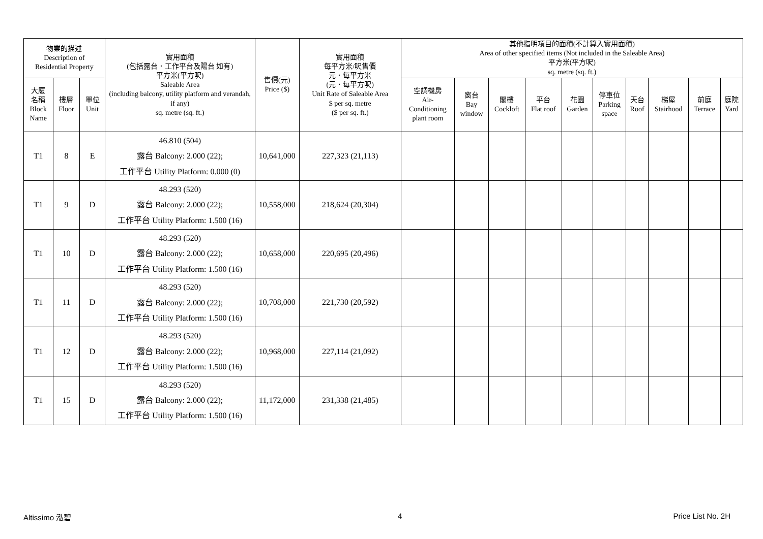| 物業的描述 Description of Residential Property | | | 實用面積 (包括露台．工作平台及陽台 如有) 平方米(平方呎) Saleable Area (including balcony, utility platform and verandah, if any) sq. metre (sq. ft.) | 售價(元) Price ($) | 實用面積 每平方米/呎售價 元．每平方米 (元．每平方呎) Unit Rate of Saleable Area $ per sq. metre ($ per sq. ft.) | 其他指明項目的面積(不計算入實用面積) Area of other specified items (Not included in the Saleable Area) 平方米(平方呎) sq. metre (sq. ft.) | | | | | | | | | |
| --- | --- | --- | --- | --- | --- | --- | --- | --- | --- | --- | --- | --- | --- | --- | --- |
| 大廈 名稱 Block Name | 樓層 Floor | 單位 Unit | | | | 空調機房 Air- Conditioning plant room | 窗台 Bay window | 閣樓 Cockloft | 平台 Flat roof | 花園 Garden | 停車位 Parking space | 天台 Roof | 梯屋 Stairhood | 前庭 Terrace | 庭院 Yard |
| T1 | 8 | E | 46.810 (504) 露台 Balcony: 2.000 (22); 工作平台 Utility Platform: 0.000 (0) | 10,641,000 | 227,323 (21,113) | | | | | | | | | | |
| T1 | 9 | D | 48.293 (520) 露台 Balcony: 2.000 (22); 工作平台 Utility Platform: 1.500 (16) | 10,558,000 | 218,624 (20,304) | | | | | | | | | | |
| T1 | 10 | D | 48.293 (520) 露台 Balcony: 2.000 (22); 工作平台 Utility Platform: 1.500 (16) | 10,658,000 | 220,695 (20,496) | | | | | | | | | | |
| T1 | 11 | D | 48.293 (520) 露台 Balcony: 2.000 (22); 工作平台 Utility Platform: 1.500 (16) | 10,708,000 | 221,730 (20,592) | | | | | | | | | | |
| T1 | 12 | D | 48.293 (520) 露台 Balcony: 2.000 (22); 工作平台 Utility Platform: 1.500 (16) | 10,968,000 | 227,114 (21,092) | | | | | | | | | | |
| T1 | 15 | D | 48.293 (520) 露台 Balcony: 2.000 (22); 工作平台 Utility Platform: 1.500 (16) | 11,172,000 | 231,338 (21,485) | | | | | | | | | | |
Altissimo 泓碧 4 Price List No. 2H